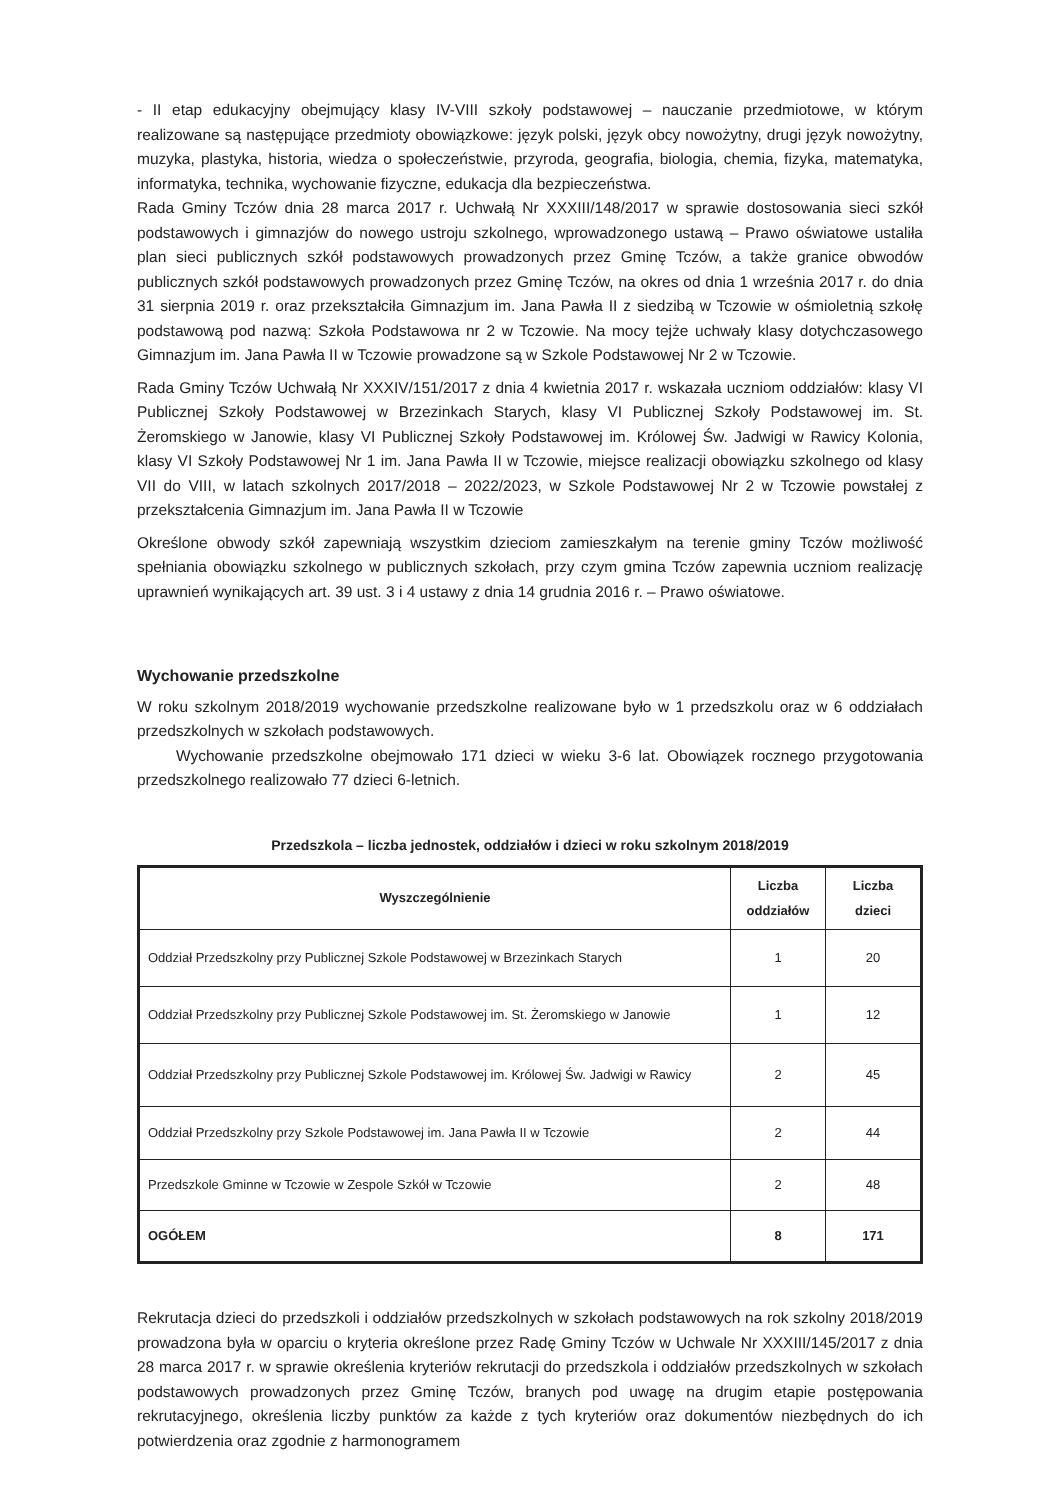- II etap edukacyjny obejmujący klasy IV-VIII szkoły podstawowej – nauczanie przedmiotowe, w którym realizowane są następujące przedmioty obowiązkowe: język polski, język obcy nowożytny, drugi język nowożytny, muzyka, plastyka, historia, wiedza o społeczeństwie, przyroda, geografia, biologia, chemia, fizyka, matematyka, informatyka, technika, wychowanie fizyczne, edukacja dla bezpieczeństwa.
Rada Gminy Tczów dnia 28 marca 2017 r. Uchwałą Nr XXXIII/148/2017 w sprawie dostosowania sieci szkół podstawowych i gimnazjów do nowego ustroju szkolnego, wprowadzonego ustawą – Prawo oświatowe ustaliła plan sieci publicznych szkół podstawowych prowadzonych przez Gminę Tczów, a także granice obwodów publicznych szkół podstawowych prowadzonych przez Gminę Tczów, na okres od dnia 1 września 2017 r. do dnia 31 sierpnia 2019 r. oraz przekształciła Gimnazjum im. Jana Pawła II z siedzibą w Tczowie w ośmioletnią szkołę podstawową pod nazwą: Szkoła Podstawowa nr 2 w Tczowie. Na mocy tejże uchwały klasy dotychczasowego Gimnazjum im. Jana Pawła II w Tczowie prowadzone są w Szkole Podstawowej Nr 2 w Tczowie.
Rada Gminy Tczów Uchwałą Nr XXXIV/151/2017 z dnia 4 kwietnia 2017 r. wskazała uczniom oddziałów: klasy VI Publicznej Szkoły Podstawowej w Brzezinkach Starych, klasy VI Publicznej Szkoły Podstawowej im. St. Żeromskiego w Janowie, klasy VI Publicznej Szkoły Podstawowej im. Królowej Św. Jadwigi w Rawicy Kolonia, klasy VI Szkoły Podstawowej Nr 1 im. Jana Pawła II w Tczowie, miejsce realizacji obowiązku szkolnego od klasy VII do VIII, w latach szkolnych 2017/2018 – 2022/2023, w Szkole Podstawowej Nr 2 w Tczowie powstałej z przekształcenia Gimnazjum im. Jana Pawła II w Tczowie
Określone obwody szkół zapewniają wszystkim dzieciom zamieszkałym na terenie gminy Tczów możliwość spełniania obowiązku szkolnego w publicznych szkołach, przy czym gmina Tczów zapewnia uczniom realizację uprawnień wynikających art. 39 ust. 3 i 4 ustawy z dnia 14 grudnia 2016 r. – Prawo oświatowe.
Wychowanie przedszkolne
W roku szkolnym 2018/2019 wychowanie przedszkolne realizowane było w 1 przedszkolu oraz w 6 oddziałach przedszkolnych w szkołach podstawowych.
Wychowanie przedszkolne obejmowało 171 dzieci w wieku 3-6 lat. Obowiązek rocznego przygotowania przedszkolnego realizowało 77 dzieci 6-letnich.
Przedszkola – liczba jednostek, oddziałów i dzieci w roku szkolnym 2018/2019
| Wyszczególnienie | Liczba oddziałów | Liczba dzieci |
| --- | --- | --- |
| Oddział Przedszkolny przy Publicznej Szkole Podstawowej w Brzezinkach Starych | 1 | 20 |
| Oddział Przedszkolny przy Publicznej Szkole Podstawowej im. St. Żeromskiego w Janowie | 1 | 12 |
| Oddział Przedszkolny przy Publicznej Szkole Podstawowej im. Królowej Św. Jadwigi w Rawicy | 2 | 45 |
| Oddział Przedszkolny przy Szkole Podstawowej im. Jana Pawła II w Tczowie | 2 | 44 |
| Przedszkole Gminne w Tczowie w Zespole Szkół w Tczowie | 2 | 48 |
| OGÓŁEM | 8 | 171 |
Rekrutacja dzieci do przedszkoli i oddziałów przedszkolnych w szkołach podstawowych na rok szkolny 2018/2019 prowadzona była w oparciu o kryteria określone przez Radę Gminy Tczów w Uchwale Nr XXXIII/145/2017 z dnia 28 marca 2017 r. w sprawie określenia kryteriów rekrutacji do przedszkola i oddziałów przedszkolnych w szkołach podstawowych prowadzonych przez Gminę Tczów, branych pod uwagę na drugim etapie postępowania rekrutacyjnego, określenia liczby punktów za każde z tych kryteriów oraz dokumentów niezbędnych do ich potwierdzenia oraz zgodnie z harmonogramem